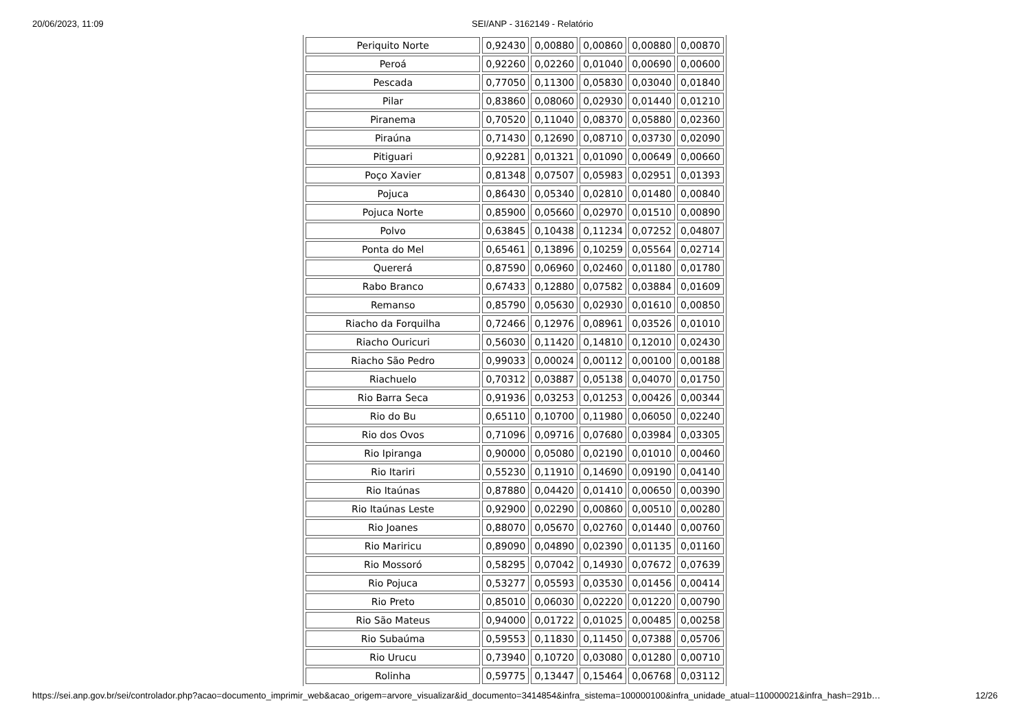20/06/2023, 11:09 SEI/ANP - 3162149 - Relatório
| Periquito Norte | 0,92430 | 0,00880 | 0,00860 | 0,00880 | 0,00870 |
| Peroá | 0,92260 | 0,02260 | 0,01040 | 0,00690 | 0,00600 |
| Pescada | 0,77050 | 0,11300 | 0,05830 | 0,03040 | 0,01840 |
| Pilar | 0,83860 | 0,08060 | 0,02930 | 0,01440 | 0,01210 |
| Piranema | 0,70520 | 0,11040 | 0,08370 | 0,05880 | 0,02360 |
| Piraúna | 0,71430 | 0,12690 | 0,08710 | 0,03730 | 0,02090 |
| Pitiguari | 0,92281 | 0,01321 | 0,01090 | 0,00649 | 0,00660 |
| Poço Xavier | 0,81348 | 0,07507 | 0,05983 | 0,02951 | 0,01393 |
| Pojuca | 0,86430 | 0,05340 | 0,02810 | 0,01480 | 0,00840 |
| Pojuca Norte | 0,85900 | 0,05660 | 0,02970 | 0,01510 | 0,00890 |
| Polvo | 0,63845 | 0,10438 | 0,11234 | 0,07252 | 0,04807 |
| Ponta do Mel | 0,65461 | 0,13896 | 0,10259 | 0,05564 | 0,02714 |
| Quererá | 0,87590 | 0,06960 | 0,02460 | 0,01180 | 0,01780 |
| Rabo Branco | 0,67433 | 0,12880 | 0,07582 | 0,03884 | 0,01609 |
| Remanso | 0,85790 | 0,05630 | 0,02930 | 0,01610 | 0,00850 |
| Riacho da Forquilha | 0,72466 | 0,12976 | 0,08961 | 0,03526 | 0,01010 |
| Riacho Ouricuri | 0,56030 | 0,11420 | 0,14810 | 0,12010 | 0,02430 |
| Riacho São Pedro | 0,99033 | 0,00024 | 0,00112 | 0,00100 | 0,00188 |
| Riachuelo | 0,70312 | 0,03887 | 0,05138 | 0,04070 | 0,01750 |
| Rio Barra Seca | 0,91936 | 0,03253 | 0,01253 | 0,00426 | 0,00344 |
| Rio do Bu | 0,65110 | 0,10700 | 0,11980 | 0,06050 | 0,02240 |
| Rio dos Ovos | 0,71096 | 0,09716 | 0,07680 | 0,03984 | 0,03305 |
| Rio Ipiranga | 0,90000 | 0,05080 | 0,02190 | 0,01010 | 0,00460 |
| Rio Itariri | 0,55230 | 0,11910 | 0,14690 | 0,09190 | 0,04140 |
| Rio Itaúnas | 0,87880 | 0,04420 | 0,01410 | 0,00650 | 0,00390 |
| Rio Itaúnas Leste | 0,92900 | 0,02290 | 0,00860 | 0,00510 | 0,00280 |
| Rio Joanes | 0,88070 | 0,05670 | 0,02760 | 0,01440 | 0,00760 |
| Rio Mariricu | 0,89090 | 0,04890 | 0,02390 | 0,01135 | 0,01160 |
| Rio Mossoró | 0,58295 | 0,07042 | 0,14930 | 0,07672 | 0,07639 |
| Rio Pojuca | 0,53277 | 0,05593 | 0,03530 | 0,01456 | 0,00414 |
| Rio Preto | 0,85010 | 0,06030 | 0,02220 | 0,01220 | 0,00790 |
| Rio São Mateus | 0,94000 | 0,01722 | 0,01025 | 0,00485 | 0,00258 |
| Rio Subaúma | 0,59553 | 0,11830 | 0,11450 | 0,07388 | 0,05706 |
| Rio Urucu | 0,73940 | 0,10720 | 0,03080 | 0,01280 | 0,00710 |
| Rolinha | 0,59775 | 0,13447 | 0,15464 | 0,06768 | 0,03112 |
https://sei.anp.gov.br/sei/controlador.php?acao=documento_imprimir_web&acao_origem=arvore_visualizar&id_documento=3414854&infra_sistema=100000100&infra_unidade_atual=110000021&infra_hash=291b… 12/26